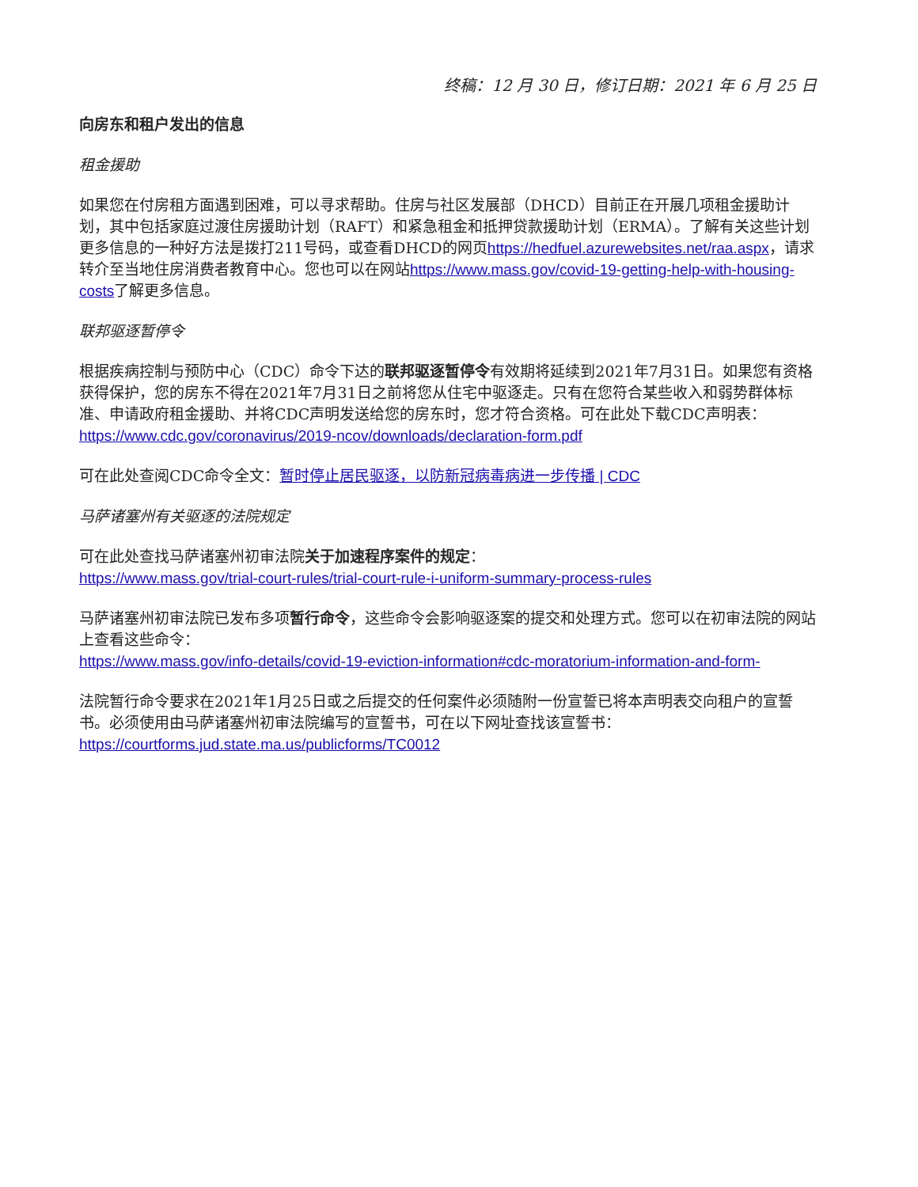终稿：12 月 30 日，修订日期：2021 年 6 月 25 日
向房东和租户发出的信息
租金援助
如果您在付房租方面遇到困难，可以寻求帮助。住房与社区发展部（DHCD）目前正在开展几项租金援助计划，其中包括家庭过渡住房援助计划（RAFT）和紧急租金和抵押贷款援助计划（ERMA）。了解有关这些计划更多信息的一种好方法是拨打211号码，或查看DHCD的网页https://hedfuel.azurewebsites.net/raa.aspx，请求转介至当地住房消费者教育中心。您也可以在网站https://www.mass.gov/covid-19-getting-help-with-housing-costs了解更多信息。
联邦驱逐暂停令
根据疾病控制与预防中心（CDC）命令下达的联邦驱逐暂停令有效期将延续到2021年7月31日。如果您有资格获得保护，您的房东不得在2021年7月31日之前将您从住宅中驱逐走。只有在您符合某些收入和弱势群体标准、申请政府租金援助、并将CDC声明发送给您的房东时，您才符合资格。可在此处下载CDC声明表：
https://www.cdc.gov/coronavirus/2019-ncov/downloads/declaration-form.pdf
可在此处查阅CDC命令全文：暂时停止居民驱逐，以防新冠病毒病进一步传播 | CDC
马萨诸塞州有关驱逐的法院规定
可在此处查找马萨诸塞州初审法院关于加速程序案件的规定：
https://www.mass.gov/trial-court-rules/trial-court-rule-i-uniform-summary-process-rules
马萨诸塞州初审法院已发布多项暂行命令，这些命令会影响驱逐案的提交和处理方式。您可以在初审法院的网站上查看这些命令：
https://www.mass.gov/info-details/covid-19-eviction-information#cdc-moratorium-information-and-form-
法院暂行命令要求在2021年1月25日或之后提交的任何案件必须随附一份宣誓已将本声明表交向租户的宣誓书。必须使用由马萨诸塞州初审法院编写的宣誓书，可在以下网址查找该宣誓书：https://courtforms.jud.state.ma.us/publicforms/TC0012